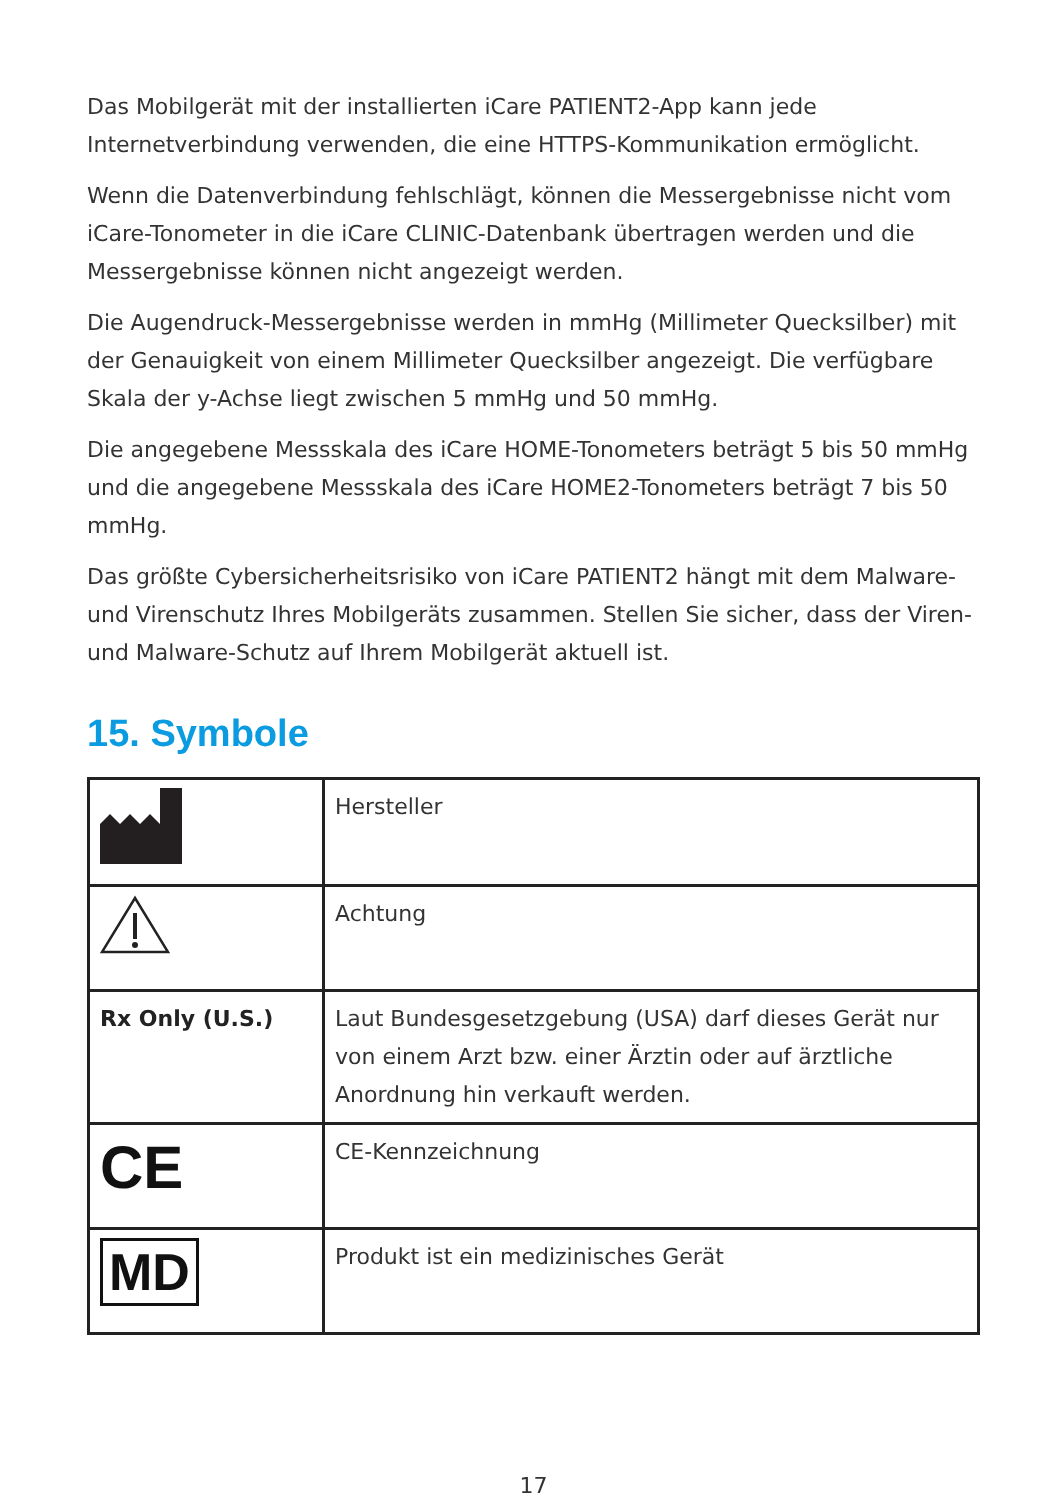Das Mobilgerät mit der installierten iCare PATIENT2-App kann jede Internetverbindung verwenden, die eine HTTPS-Kommunikation ermöglicht.
Wenn die Datenverbindung fehlschlägt, können die Messergebnisse nicht vom iCare-Tonometer in die iCare CLINIC-Datenbank übertragen werden und die Messergebnisse können nicht angezeigt werden.
Die Augendruck-Messergebnisse werden in mmHg (Millimeter Quecksilber) mit der Genauigkeit von einem Millimeter Quecksilber angezeigt. Die verfügbare Skala der y-Achse liegt zwischen 5 mmHg und 50 mmHg.
Die angegebene Messskala des iCare HOME-Tonometers beträgt 5 bis 50 mmHg und die angegebene Messskala des iCare HOME2-Tonometers beträgt 7 bis 50 mmHg.
Das größte Cybersicherheitsrisiko von iCare PATIENT2 hängt mit dem Malware- und Virenschutz Ihres Mobilgeräts zusammen. Stellen Sie sicher, dass der Viren- und Malware-Schutz auf Ihrem Mobilgerät aktuell ist.
15. Symbole
| | Hersteller |
| | Achtung |
| Rx Only (U.S.) | Laut Bundesgesetzgebung (USA) darf dieses Gerät nur von einem Arzt bzw. einer Ärztin oder auf ärztliche Anordnung hin verkauft werden. |
| CE | CE-Kennzeichnung |
| MD | Produkt ist ein medizinisches Gerät |
17